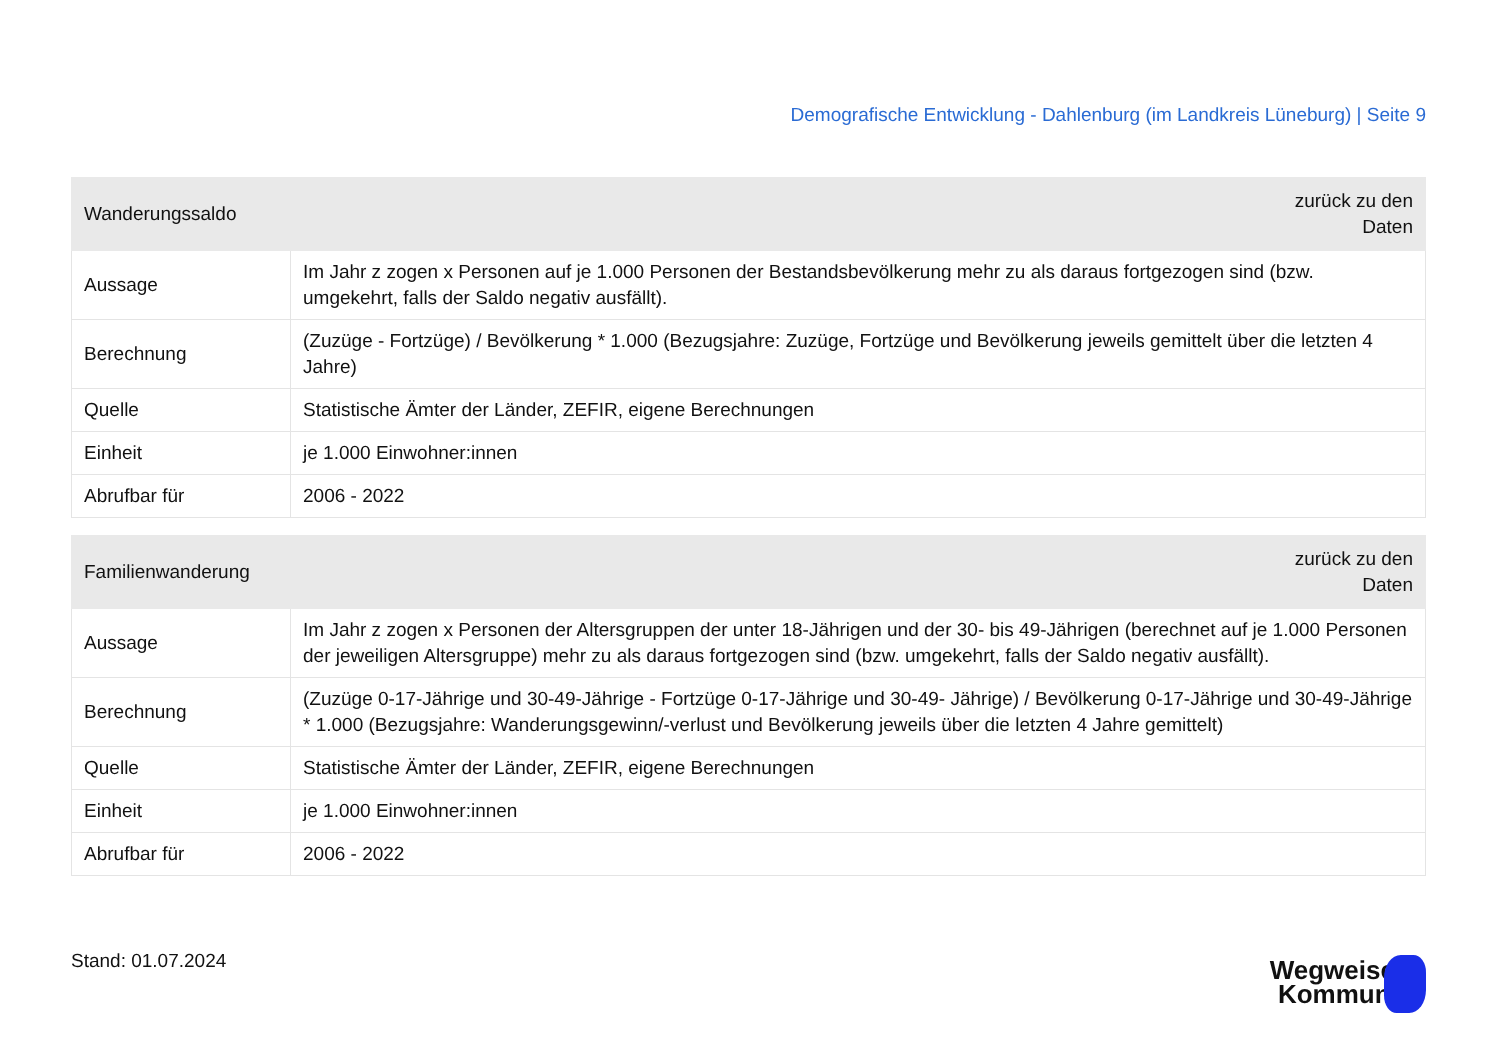Demografische Entwicklung - Dahlenburg (im Landkreis Lüneburg) | Seite 9
| Wanderungssaldo | zurück zu den Daten |
| --- | --- |
| Aussage | Im Jahr z zogen x Personen auf je 1.000 Personen der Bestandsbevölkerung mehr zu als daraus fortgezogen sind (bzw. umgekehrt, falls der Saldo negativ ausfällt). |
| Berechnung | (Zuzüge - Fortzüge) / Bevölkerung * 1.000 (Bezugsjahre: Zuzüge, Fortzüge und Bevölkerung jeweils gemittelt über die letzten 4 Jahre) |
| Quelle | Statistische Ämter der Länder, ZEFIR, eigene Berechnungen |
| Einheit | je 1.000 Einwohner:innen |
| Abrufbar für | 2006 - 2022 |
| Familienwanderung | zurück zu den Daten |
| --- | --- |
| Aussage | Im Jahr z zogen x Personen der Altersgruppen der unter 18-Jährigen und der 30- bis 49-Jährigen (berechnet auf je 1.000 Personen der jeweiligen Altersgruppe) mehr zu als daraus fortgezogen sind (bzw. umgekehrt, falls der Saldo negativ ausfällt). |
| Berechnung | (Zuzüge 0-17-Jährige und 30-49-Jährige - Fortzüge 0-17-Jährige und 30-49- Jährige) / Bevölkerung 0-17-Jährige und 30-49-Jährige * 1.000 (Bezugsjahre: Wanderungsgewinn/-verlust und Bevölkerung jeweils über die letzten 4 Jahre gemittelt) |
| Quelle | Statistische Ämter der Länder, ZEFIR, eigene Berechnungen |
| Einheit | je 1.000 Einwohner:innen |
| Abrufbar für | 2006 - 2022 |
Stand: 01.07.2024
Wegweiser
Kommune